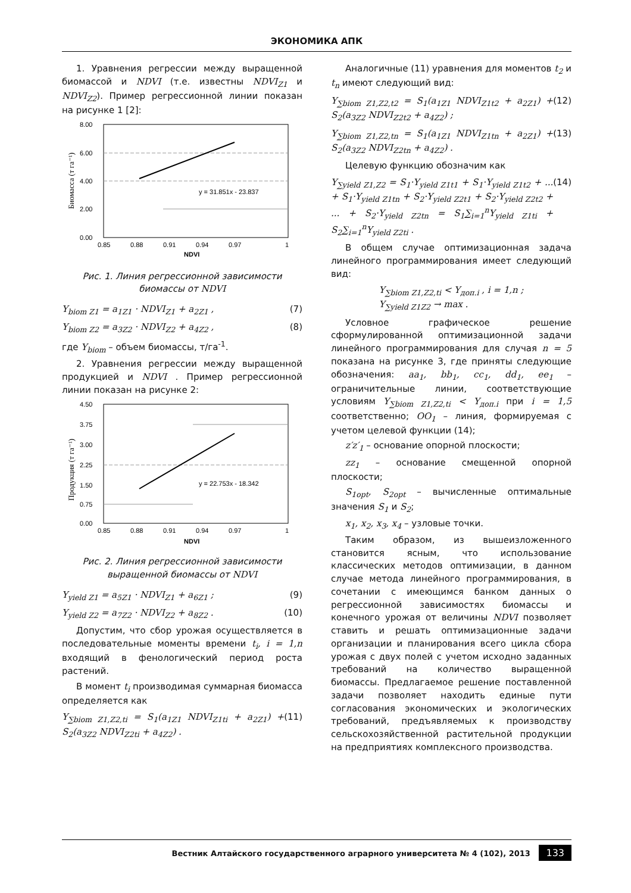ЭКОНОМИКА АПК
1. Уравнения регрессии между выращенной биомассой и NDVI (т.е. известны NDVI<sub>Z1</sub> и NDVI<sub>Z2</sub>). Пример регрессионной линии показан на рисунке 1 [2]:
Биомасса (т га⁻¹)
y = 31.851x - 23.837
8.00
6.00
4.00
2.00
0.00
0.85
0.88
0.91
0.94
0.97
1
NDVI
Рис. 1. Линия регрессионной зависимости биомассы от NDVI
Y<sub>biom Z1</sub> = a<sub>1Z1</sub> · NDVI<sub>Z1</sub> + a<sub>2Z1</sub> , (7)
Y<sub>biom Z2</sub> = a<sub>3Z2</sub> · NDVI<sub>Z2</sub> + a<sub>4Z2</sub> , (8)
где Y<sub>biom</sub> – объем биомассы, т/га<sup>-1</sup>.
2. Уравнения регрессии между выращенной продукцией и NDVI . Пример регрессионной линии показан на рисунке 2:
Продукция (т га⁻¹)
y = 22.753x - 18.342
4.50
3.75
3.00
2.25
1.50
0.75
0.00
0.85
0.88
0.91
0.94
0.97
1
NDVI
Рис. 2. Линия регрессионной зависимости выращенной биомассы от NDVI
Y<sub>yield Z1</sub> = a<sub>5Z1</sub> · NDVI<sub>Z1</sub> + a<sub>6Z1</sub> ; (9)
Y<sub>yield Z2</sub> = a<sub>7Z2</sub> · NDVI<sub>Z2</sub> + a<sub>8Z2</sub> . (10)
Допустим, что сбор урожая осуществляется в последовательные моменты времени t<sub>i</sub>, i = 1,n входящий в фенологический период роста растений.
В момент t<sub>i</sub> производимая суммарная биомасса определяется как
Y<sub>∑biom Z1,Z2,ti</sub> = S<sub>1</sub>(a<sub>1Z1</sub> NDVI<sub>Z1ti</sub> + a<sub>2Z1</sub>) + S<sub>2</sub>(a<sub>3Z2</sub> NDVI<sub>Z2ti</sub> + a<sub>4Z2</sub>) . (11)
Аналогичные (11) уравнения для моментов t<sub>2</sub> и t<sub>n</sub> имеют следующий вид:
Y<sub>∑biom Z1,Z2,t2</sub> = S<sub>1</sub>(a<sub>1Z1</sub> NDVI<sub>Z1t2</sub> + a<sub>2Z1</sub>) + S<sub>2</sub>(a<sub>3Z2</sub> NDVI<sub>Z2t2</sub> + a<sub>4Z2</sub>) ; (12)
Y<sub>∑biom Z1,Z2,tn</sub> = S<sub>1</sub>(a<sub>1Z1</sub> NDVI<sub>Z1tn</sub> + a<sub>2Z1</sub>) + S<sub>2</sub>(a<sub>3Z2</sub> NDVI<sub>Z2tn</sub> + a<sub>4Z2</sub>) . (13)
Целевую функцию обозначим как
Y<sub>∑yield Z1,Z2</sub> = S<sub>1</sub>·Y<sub>yield Z1t1</sub> + S<sub>1</sub>·Y<sub>yield Z1t2</sub> + ... + S<sub>1</sub>·Y<sub>yield Z1tn</sub> + S<sub>2</sub>·Y<sub>yield Z2t1</sub> + S<sub>2</sub>·Y<sub>yield Z2t2</sub> + ... + S<sub>2</sub>·Y<sub>yield Z2tn</sub> = S<sub>1</sub>∑<sub>i=1</sub><sup>n</sup>Y<sub>yield Z1ti</sub> + S<sub>2</sub>∑<sub>i=1</sub><sup>n</sup>Y<sub>yield Z2ti</sub> . (14)
В общем случае оптимизационная задача линейного программирования имеет следующий вид:
Y<sub>∑biom Z1,Z2,ti</sub> < Y<sub>доп.i</sub> , i = 1,n ;
Y<sub>∑yield Z1Z2</sub> → max .
Условное графическое решение сформулированной оптимизационной задачи линейного программирования для случая n = 5 показана на рисунке 3, где приняты следующие обозначения: aa<sub>1</sub>, bb<sub>1</sub>, cc<sub>1</sub>, dd<sub>1</sub>, ee<sub>1</sub> – ограничительные линии, соответствующие условиям Y<sub>∑biom Z1,Z2,ti</sub> < Y<sub>доп.i</sub> при i = 1,5 соответственно; OO<sub>1</sub> – линия, формируемая с учетом целевой функции (14);
z′z′<sub>1</sub> – основание опорной плоскости;
zz<sub>1</sub> – основание смещенной опорной плоскости;
S<sub>1opt</sub>, S<sub>2opt</sub> – вычисленные оптимальные значения S<sub>1</sub> и S<sub>2</sub>;
x<sub>1</sub>, x<sub>2</sub>, x<sub>3</sub>, x<sub>4</sub> – узловые точки.
Таким образом, из вышеизложенного становится ясным, что использование классических методов оптимизации, в данном случае метода линейного программирования, в сочетании с имеющимся банком данных о регрессионной зависимостях биомассы и конечного урожая от величины NDVI позволяет ставить и решать оптимизационные задачи организации и планирования всего цикла сбора урожая с двух полей с учетом исходно заданных требований на количество выращенной биомассы. Предлагаемое решение поставленной задачи позволяет находить единые пути согласования экономических и экологических требований, предъявляемых к производству сельскохозяйственной растительной продукции на предприятиях комплексного производства.
Вестник Алтайского государственного аграрного университета № 4 (102), 2013 133